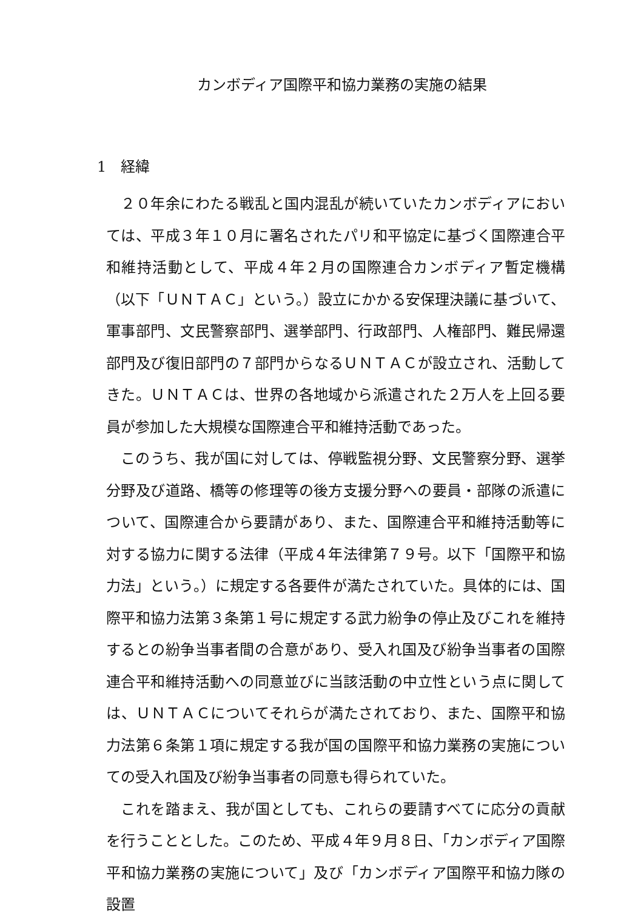カンボディア国際平和協力業務の実施の結果
1　経緯
２０年余にわたる戦乱と国内混乱が続いていたカンボディアにおいては、平成３年１０月に署名されたパリ和平協定に基づく国際連合平和維持活動として、平成４年２月の国際連合カンボディア暫定機構（以下「ＵＮＴＡＣ」という。）設立にかかる安保理決議に基づいて、軍事部門、文民警察部門、選挙部門、行政部門、人権部門、難民帰還部門及び復旧部門の７部門からなるＵＮＴＡＣが設立され、活動してきた。ＵＮＴＡＣは、世界の各地域から派遣された２万人を上回る要員が参加した大規模な国際連合平和維持活動であった。
このうち、我が国に対しては、停戦監視分野、文民警察分野、選挙分野及び道路、橋等の修理等の後方支援分野への要員・部隊の派遣について、国際連合から要請があり、また、国際連合平和維持活動等に対する協力に関する法律（平成４年法律第７９号。以下「国際平和協力法」という。）に規定する各要件が満たされていた。具体的には、国際平和協力法第３条第１号に規定する武力紛争の停止及びこれを維持するとの紛争当事者間の合意があり、受入れ国及び紛争当事者の国際連合平和維持活動への同意並びに当該活動の中立性という点に関しては、ＵＮＴＡＣについてそれらが満たされており、また、国際平和協力法第６条第１項に規定する我が国の国際平和協力業務の実施についての受入れ国及び紛争当事者の同意も得られていた。
これを踏まえ、我が国としても、これらの要請すべてに応分の貢献を行うこととした。このため、平成４年９月８日、「カンボディア国際平和協力業務の実施について」及び「カンボディア国際平和協力隊の設置